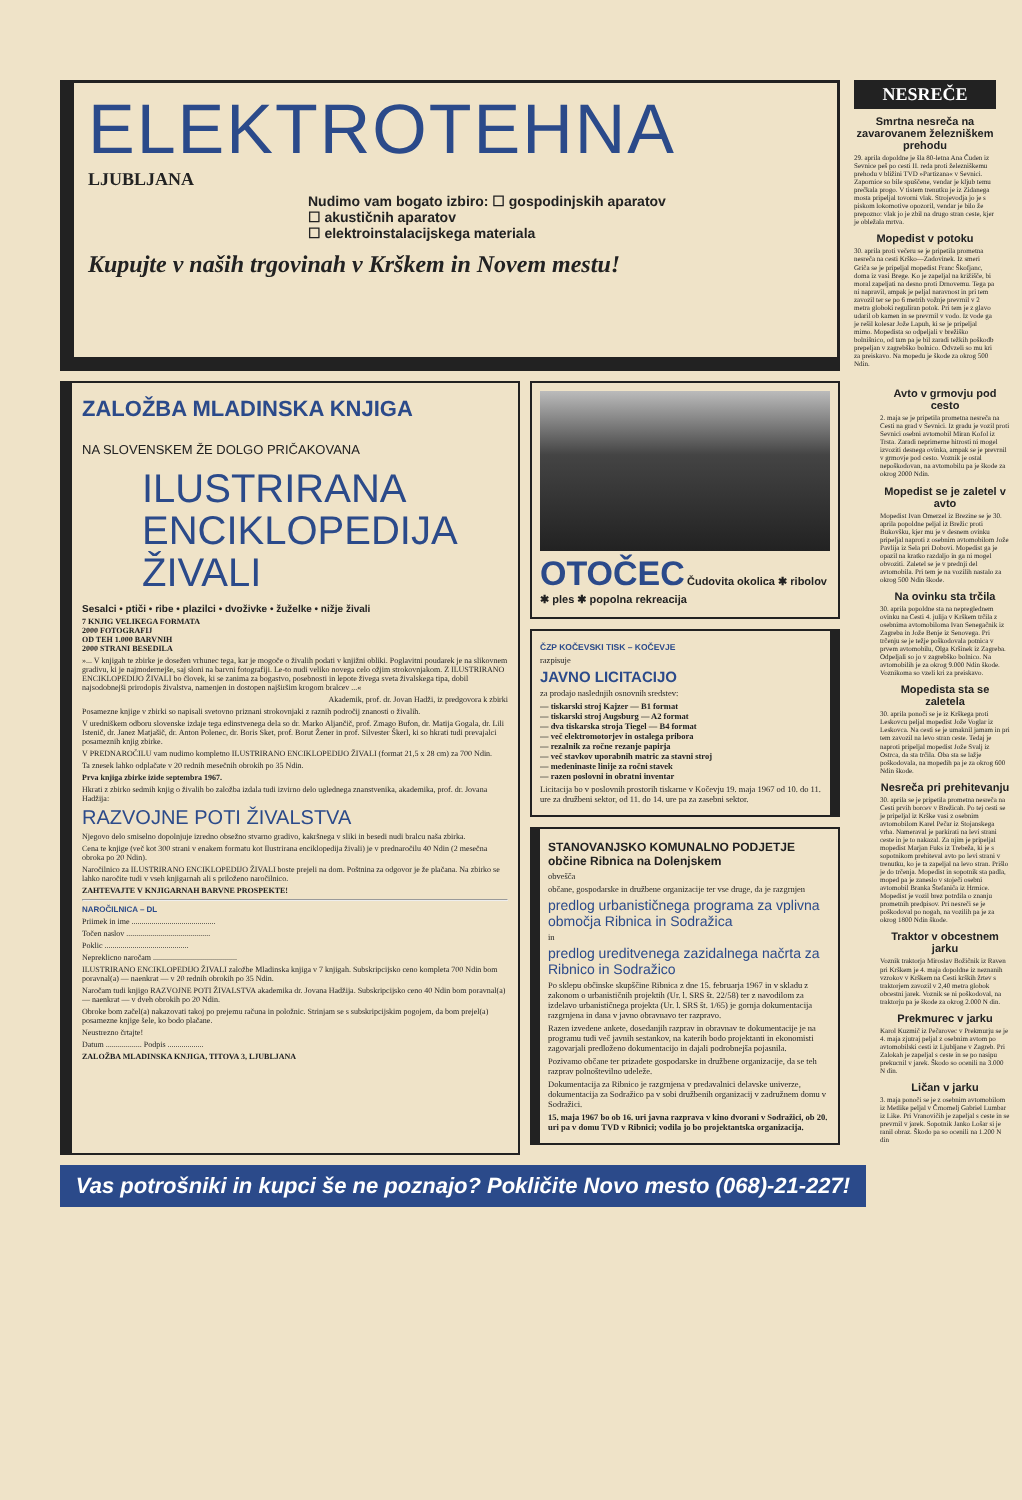ELEKTROTEHNA
LJUBLJANA
Nudimo vam bogato izbiro: ☐ gospodinjskih aparatov
☐ akustičnih aparatov
☐ elektroinstalacijskega materiala
Kupujte v naših trgovinah v Krškem in Novem mestu!
NESREČE
Smrtna nesreča na zavarovanem železniškem prehodu
29. aprila dopoldne je šla 80-letna Ana Čuden iz Sevnice peš po cesti II. reda proti železniškemu prehodu v bližini TVD »Partizana« v Sevnici. Zapornice so bile spuščene, vendar je kljub temu prečkala progo. V tistem trenutku je iz Zidanega mosta pripeljal tovorni vlak. Strojevodja jo je s piskom lokomotive opozoril, vendar je bilo že prepozno: vlak jo je zbil na drugo stran ceste, kjer je obležala mrtva.
Mopedist v potoku
30. aprila proti večeru se je pripetila prometna nesreča na cesti Krško—Zadovinek. Iz smeri Griča se je pripeljal mopedist Franc Škofjanc, doma iz vasi Brege. Ko je zapeljal na križišče, bi moral zapeljati na desno proti Drnovemu. Tega pa ni napravil, ampak je peljal naravnost in pri tem zavozil ter se po 6 metrih vožnje prevrnil v 2 metra globoki reguliran potok. Pri tem je z glavo udaril ob kamen in se prevrnil v vodo. Iz vode ga je rešil kolesar Jože Lapuh, ki se je pripeljal mimo. Mopedista so odpeljali v brežiško bolnišnico, od tam pa je bil zaradi težkih poškodb prepeljan v zagrebško bolnico. Odvzeli so mu kri za preiskavo. Na mopedu je škode za okrog 500 Ndin.
ZALOŽBA MLADINSKA KNJIGA
NA SLOVENSKEM ŽE DOLGO PRIČAKOVANA
ILUSTRIRANA
ENCIKLOPEDIJA
ŽIVALI
Sesalci • ptiči • ribe • plazilci • dvoživke • žuželke • nižje živali
7 KNJIG VELIKEGA FORMATA
2000 FOTOGRAFIJ
OD TEH 1.000 BARVNIH
2000 STRANI BESEDILA
»... V knjigah te zbirke je dosežen vrhunec tega, kar je mogoče o živalih podati v knjižni obliki. Poglavitni poudarek je na slikovnem gradivu, ki je najmodernejše, saj sloni na barvni fotografiji. Le-to nudi veliko novega celo ožjim strokovnjakom. Z ILUSTRIRANO ENCIKLOPEDIJO ŽIVALI bo človek, ki se zanima za bogastvo, posebnosti in lepote živega sveta živalskega tipa, dobil najsodobnejši prirodopis živalstva, namenjen in dostopen najširšim krogom bralcev ...«
Akademik, prof. dr. Jovan Hadži, iz predgovora k zbirki
Posamezne knjige v zbirki so napisali svetovno priznani strokovnjaki z raznih področij znanosti o živalih.
V uredniškem odboru slovenske izdaje tega edinstvenega dela so dr. Marko Aljančič, prof. Zmago Bufon, dr. Matija Gogala, dr. Lili Istenič, dr. Janez Matjašič, dr. Anton Polenec, dr. Boris Sket, prof. Borut Žener in prof. Silvester Škerl, ki so hkrati tudi prevajalci posameznih knjig zbirke.
V PREDNAROČILU vam nudimo kompletno ILUSTRIRANO ENCIKLOPEDIJO ŽIVALI (format 21,5 x 28 cm) za 700 Ndin.
Ta znesek lahko odplačate v 20 rednih mesečnih obrokih po 35 Ndin.
Prva knjiga zbirke izide septembra 1967.
Hkrati z zbirko sedmih knjig o živalih bo založba izdala tudi izvirno delo uglednega znanstvenika, akademika, prof. dr. Jovana Hadžija:
RAZVOJNE POTI ŽIVALSTVA
Njegovo delo smiselno dopolnjuje izredno obsežno stvarno gradivo, kakršnega v sliki in besedi nudi bralcu naša zbirka.
Cena te knjige (več kot 300 strani v enakem formatu kot Ilustrirana enciklopedija živali) je v prednaročilu 40 Ndin (2 mesečna obroka po 20 Ndin).
Naročilnico za ILUSTRIRANO ENCIKLOPEDIJO ŽIVALI boste prejeli na dom. Poštnina za odgovor je že plačana. Na zbirko se lahko naročite tudi v vseh knjigarnah ali s priloženo naročilnico.
ZAHTEVAJTE V KNJIGARNAH BARVNE PROSPEKTE!
NAROČILNICA – DL
Priimek in ime ..........................................
Točen naslov ..........................................
Poklic ..........................................
Nepreklicno naročam ..........................................
ILUSTRIRANO ENCIKLOPEDIJO ŽIVALI založbe Mladinska knjiga v 7 knjigah. Subskripcijsko ceno kompleta 700 Ndin bom poravnal(a) — naenkrat — v 20 rednih obrokih po 35 Ndin.
Naročam tudi knjigo RAZVOJNE POTI ŽIVALSTVA akademika dr. Jovana Hadžija. Subskripcijsko ceno 40 Ndin bom poravnal(a) — naenkrat — v dveh obrokih po 20 Ndin.
Obroke bom začel(a) nakazovati takoj po prejemu računa in položnic. Strinjam se s subskripcijskim pogojem, da bom prejel(a) posamezne knjige šele, ko bodo plačane.
Neustrezno črtajte!
Datum .................. Podpis ..................
ZALOŽBA MLADINSKA KNJIGA, TITOVA 3, LJUBLJANA
OTOČEC Čudovita okolica ✱ ribolov ✱ ples ✱ popolna rekreacija
ČZP KOČEVSKI TISK – KOČEVJE
razpisuje
JAVNO LICITACIJO
za prodajo naslednjih osnovnih sredstev:
— tiskarski stroj Kajzer — B1 format
— tiskarski stroj Augsburg — A2 format
— dva tiskarska stroja Tiegel — B4 format
— več elektromotorjev in ostalega pribora
— rezalnik za ročne rezanje papirja
— več stavkov uporabnih matric za stavni stroj
— medeninaste linije za ročni stavek
— razen poslovni in obratni inventar
Licitacija bo v poslovnih prostorih tiskarne v Kočevju 19. maja 1967 od 10. do 11. ure za družbeni sektor, od 11. do 14. ure pa za zasebni sektor.
STANOVANJSKO KOMUNALNO PODJETJE
občine Ribnica na Dolenjskem
obvešča
občane, gospodarske in družbene organizacije ter vse druge, da je razgrnjen
predlog urbanističnega programa za vplivna območja Ribnica in Sodražica
in
predlog ureditvenega zazidalnega načrta za Ribnico in Sodražico
Po sklepu občinske skupščine Ribnica z dne 15. februarja 1967 in v skladu z zakonom o urbanističnih projektih (Ur. l. SRS št. 22/58) ter z navodilom za izdelavo urbanističnega projekta (Ur. l. SRS št. 1/65) je gornja dokumentacija razgrnjena in dana v javno obravnavo ter razpravo.
Razen izvedene ankete, dosedanjih razprav in obravnav te dokumentacije je na programu tudi več javnih sestankov, na katerih bodo projektanti in ekonomisti zagovarjali predloženo dokumentacijo in dajali podrobnejša pojasnila.
Pozivamo občane ter prizadete gospodarske in družbene organizacije, da se teh razprav polnoštevilno udeleže.
Dokumentacija za Ribnico je razgrnjena v predavalnici delavske univerze, dokumentacija za Sodražico pa v sobi družbenih organizacij v zadružnem domu v Sodražici.
15. maja 1967 bo ob 16. uri javna razprava v kino dvorani v Sodražici, ob 20. uri pa v domu TVD v Ribnici; vodila jo bo projektantska organizacija.
Vas potrošniki in kupci še ne poznajo? Pokličite Novo mesto (068)-21-227!
Avto v grmovju pod cesto
2. maja se je pripetila prometna nesreča na Cesti na grad v Sevnici. Iz gradu je vozil proti Sevnici osebni avtomobil Miran Kofol iz Trsta. Zaradi neprimerne hitrosti ni mogel izvoziti desnega ovinka, ampak se je prevrnil v grmovje pod cesto. Voznik je ostal nepoškodovan, na avtomobilu pa je škode za okrog 2000 Ndin.
Mopedist se je zaletel v avto
Mopedist Ivan Omerzel iz Brezine se je 30. aprila popoldne peljal iz Brežic proti Bukovšku, kjer mu je v desnem ovinku pripeljal naproti z osebnim avtomobilom Jože Pavlija iz Sela pri Dobovi. Mopedist ga je opazil na kratko razdaljo in ga ni mogel obvoziti. Zaletel se je v prednji del avtomobila. Pri tem je na vozilih nastalo za okrog 500 Ndin škode.
Na ovinku sta trčila
30. aprila popoldne sta na nepreglednem ovinku na Cesti 4. julija v Krškem trčila z osebnima avtomobiloma Ivan Senegačnik iz Zagreba in Jože Benje iz Senovega. Pri trčenju se je težje poškodovala potnica v prvem avtomobilu, Olga Kršinek iz Zagreba. Odpeljali so jo v zagrebško bolnico. Na avtomobilih je za okrog 9.000 Ndin škode. Voznikoma so vzeli kri za preiskavo.
Mopedista sta se zaletela
30. aprila ponoči se je iz Krškega proti Leskovcu peljal mopedist Jože Voglar iz Leskovca. Na cesti se je umaknil jamam in pri tem zavozil na levo stran ceste. Tedaj je naproti pripeljal mopedist Jože Svalj iz Ostrca, da sta trčila. Oba sta se lažje poškodovala, na mopedih pa je za okrog 600 Ndin škode.
Nesreča pri prehitevanju
30. aprila se je pripetila prometna nesreča na Cesti prvih borcev v Brežicah. Po tej cesti se je pripeljal iz Krške vasi z osebnim avtomobilom Karel Pečar iz Stojanskega vrha. Nameraval je parkirati na levi strani ceste in je to nakazal. Za njim je pripeljal mopedist Marjan Fuks iz Trebeža, ki je s sopotnikom prehiteval avto po levi strani v trenutku, ko je ta zapeljal na levo stran. Prišlo je do trčenja. Mopedist in sopotnik sta padla, moped pa je zaneslo v stoječi osebni avtomobil Branka Štefaniča iz Hrmice. Mopedist je vozil brez potrdila o znanju prometnih predpisov. Pri nesreči se je poškodoval po nogah, na vozilih pa je za okrog 1800 Ndin škode.
Traktor v obcestnem jarku
Voznik traktorja Miroslav Božičnik iz Raven pri Krškem je 4. maja dopoldne iz neznanih vzrokov v Krškem na Cesti krških žrtev s traktorjem zavozil v 2,40 metra globok obcestni jarek. Voznik se ni poškodoval, na traktorju pa je škode za okrog 2.000 N din.
Prekmurec v jarku
Karol Kuzmič iz Pečarovec v Prekmurju se je 4. maja zjutraj peljal z osebnim avtom po avtomobilski cesti iz Ljubljane v Zagreb. Pri Zalokah je zapeljal s ceste in se po nasipu prekucnil v jarek. Škodo so ocenili na 3.000 N din.
Ličan v jarku
3. maja ponoči se je z osebnim avtomobilom iz Metlike peljal v Črnomelj Gabriel Lumbar iz Like. Pri Vranovičih je zapeljal s ceste in se prevrnil v jarek. Sopotnik Janko Lošar si je ranil obraz. Škodo pa so ocenili na 1.200 N din